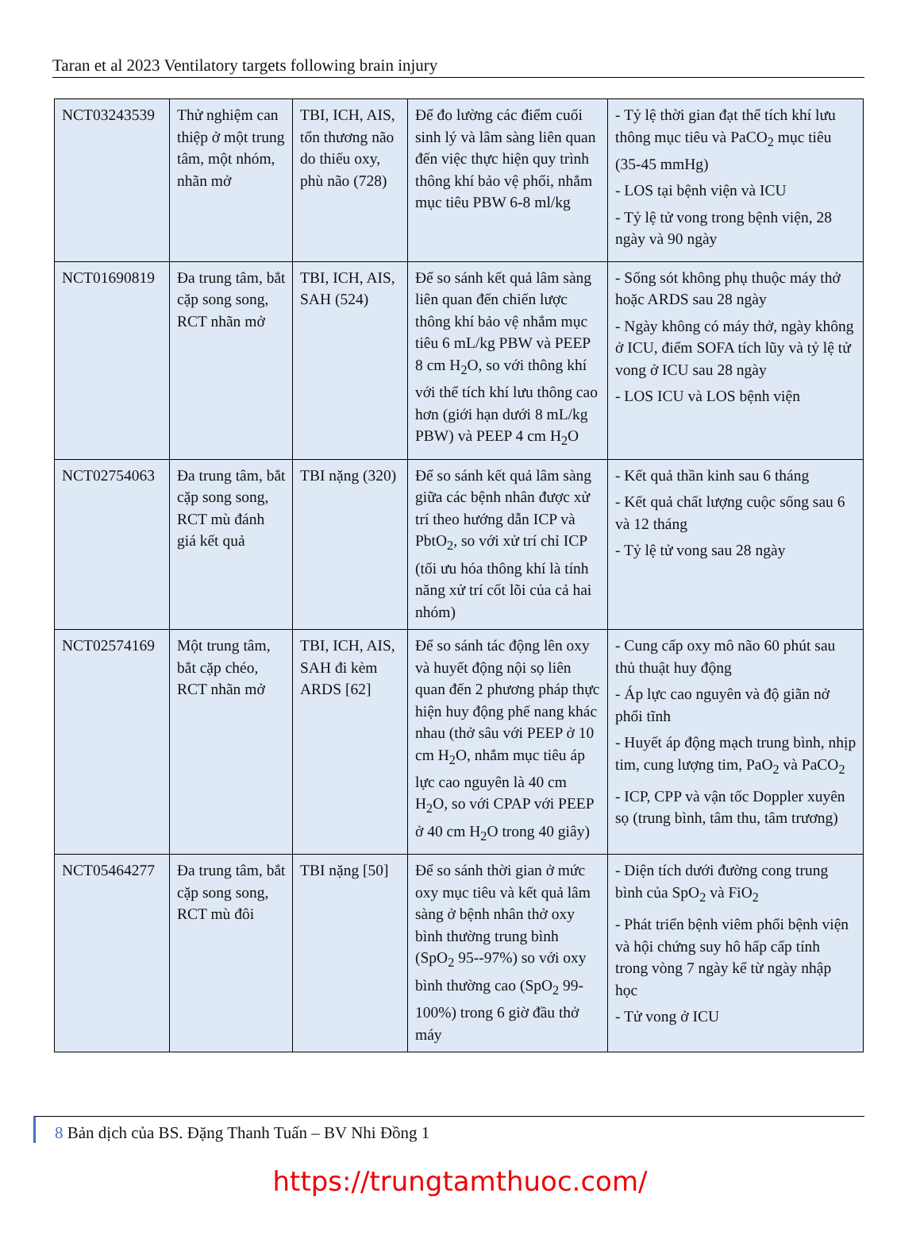Taran et al 2023 Ventilatory targets following brain injury
| NCT03243539 | Thử nghiệm can thiệp ở một trung tâm, một nhóm, nhãn mở | TBI, ICH, AIS, tổn thương não do thiếu oxy, phù não (728) | Để đo lường các điểm cuối sinh lý và lâm sàng liên quan đến việc thực hiện quy trình thông khí bảo vệ phổi, nhắm mục tiêu PBW 6-8 ml/kg | - Tỷ lệ thời gian đạt thể tích khí lưu thông mục tiêu và PaCO<sub>2</sub> mục tiêu (35-45 mmHg) - LOS tại bệnh viện và ICU - Tỷ lệ tử vong trong bệnh viện, 28 ngày và 90 ngày |
| NCT01690819 | Đa trung tâm, bắt cặp song song, RCT nhãn mở | TBI, ICH, AIS, SAH (524) | Để so sánh kết quả lâm sàng liên quan đến chiến lược thông khí bảo vệ nhắm mục tiêu 6 mL/kg PBW và PEEP 8 cm H<sub>2</sub>O, so với thông khí với thể tích khí lưu thông cao hơn (giới hạn dưới 8 mL/kg PBW) và PEEP 4 cm H<sub>2</sub>O | - Sống sót không phụ thuộc máy thở hoặc ARDS sau 28 ngày - Ngày không có máy thở, ngày không ở ICU, điểm SOFA tích lũy và tỷ lệ tử vong ở ICU sau 28 ngày - LOS ICU và LOS bệnh viện |
| NCT02754063 | Đa trung tâm, bắt cặp song song, RCT mù đánh giá kết quả | TBI nặng (320) | Để so sánh kết quả lâm sàng giữa các bệnh nhân được xử trí theo hướng dẫn ICP và PbtO<sub>2</sub>, so với xử trí chỉ ICP (tối ưu hóa thông khí là tính năng xử trí cốt lõi của cả hai nhóm) | - Kết quả thần kinh sau 6 tháng - Kết quả chất lượng cuộc sống sau 6 và 12 tháng - Tỷ lệ tử vong sau 28 ngày |
| NCT02574169 | Một trung tâm, bắt cặp chéo, RCT nhãn mở | TBI, ICH, AIS, SAH đi kèm ARDS [62] | Để so sánh tác động lên oxy và huyết động nội sọ liên quan đến 2 phương pháp thực hiện huy động phế nang khác nhau (thở sâu với PEEP ở 10 cm H<sub>2</sub>O, nhắm mục tiêu áp lực cao nguyên là 40 cm H<sub>2</sub>O, so với CPAP với PEEP ở 40 cm H<sub>2</sub>O trong 40 giây) | - Cung cấp oxy mô não 60 phút sau thủ thuật huy động - Áp lực cao nguyên và độ giãn nở phổi tĩnh - Huyết áp động mạch trung bình, nhịp tim, cung lượng tim, PaO<sub>2</sub> và PaCO<sub>2</sub> - ICP, CPP và vận tốc Doppler xuyên sọ (trung bình, tâm thu, tâm trương) |
| NCT05464277 | Đa trung tâm, bắt cặp song song, RCT mù đôi | TBI nặng [50] | Để so sánh thời gian ở mức oxy mục tiêu và kết quả lâm sàng ở bệnh nhân thở oxy bình thường trung bình (SpO<sub>2</sub> 95--97%) so với oxy bình thường cao (SpO<sub>2</sub> 99-100%) trong 6 giờ đầu thở máy | - Diện tích dưới đường cong trung bình của SpO<sub>2</sub> và FiO<sub>2</sub> - Phát triển bệnh viêm phổi bệnh viện và hội chứng suy hô hấp cấp tính trong vòng 7 ngày kể từ ngày nhập học - Tử vong ở ICU |
8 Bản dịch của BS. Đặng Thanh Tuấn – BV Nhi Đồng 1
https://trungtamthuoc.com/